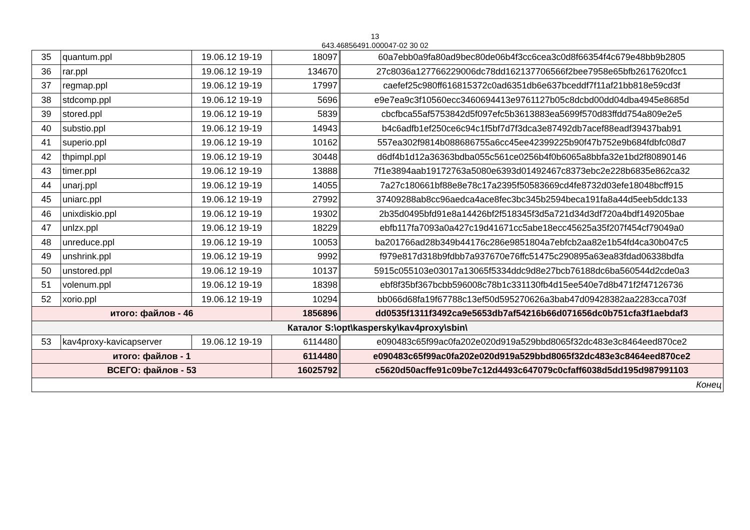13
643.46856491.000047-02 30 02
| 35 | quantum.ppl | 19.06.12 19-19 | 18097 | 60a7ebb0a9fa80ad9bec80de06b4f3cc6cea3c0d8f66354f4c679e48bb9b2805 |
| 36 | rar.ppl | 19.06.12 19-19 | 134670 | 27c8036a127766229006dc78dd162137706566f2bee7958e65bfb2617620fcc1 |
| 37 | regmap.ppl | 19.06.12 19-19 | 17997 | caefef25c980ff616815372c0ad6351db6e637bceddf7f11af21bb818e59cd3f |
| 38 | stdcomp.ppl | 19.06.12 19-19 | 5696 | e9e7ea9c3f10560ecc3460694413e9761127b05c8dcbd00dd04dba4945e8685d |
| 39 | stored.ppl | 19.06.12 19-19 | 5839 | cbcfbca55af5753842d5f097efc5b3613883ea5699f570d83ffdd754a809e2e5 |
| 40 | substio.ppl | 19.06.12 19-19 | 14943 | b4c6adfb1ef250ce6c94c1f5bf7d7f3dca3e87492db7acef88eadf39437bab91 |
| 41 | superio.ppl | 19.06.12 19-19 | 10162 | 557ea302f9814b088686755a6cc45ee42399225b90f47b752e9b684fdbfc08d7 |
| 42 | thpimpl.ppl | 19.06.12 19-19 | 30448 | d6df4b1d12a36363bdba055c561ce0256b4f0b6065a8bbfa32e1bd2f80890146 |
| 43 | timer.ppl | 19.06.12 19-19 | 13888 | 7f1e3894aab19172763a5080e6393d01492467c8373ebc2e228b6835e862ca32 |
| 44 | unarj.ppl | 19.06.12 19-19 | 14055 | 7a27c180661bf88e8e78c17a2395f50583669cd4fe8732d03efe18048bcff915 |
| 45 | uniarc.ppl | 19.06.12 19-19 | 27992 | 37409288ab8cc96aedca4ace8fec3bc345b2594beca191fa8a44d5eeb5ddc133 |
| 46 | unixdiskio.ppl | 19.06.12 19-19 | 19302 | 2b35d0495bfd91e8a14426bf2f518345f3d5a721d34d3df720a4bdf149205bae |
| 47 | unlzx.ppl | 19.06.12 19-19 | 18229 | ebfb117fa7093a0a427c19d41671cc5abe18ecc45625a35f207f454cf79049a0 |
| 48 | unreduce.ppl | 19.06.12 19-19 | 10053 | ba201766ad28b349b44176c286e9851804a7ebfcb2aa82e1b54fd4ca30b047c5 |
| 49 | unshrink.ppl | 19.06.12 19-19 | 9992 | f979e817d318b9fdbb7a937670e76ffc51475c290895a63ea83fdad06338bdfa |
| 50 | unstored.ppl | 19.06.12 19-19 | 10137 | 5915c055103e03017a13065f5334ddc9d8e27bcb76188dc6ba560544d2cde0a3 |
| 51 | volenum.ppl | 19.06.12 19-19 | 18398 | ebf8f35bf367bcbb596008c78b1c331130fb4d15ee540e7d8b471f2f47126736 |
| 52 | xorio.ppl | 19.06.12 19-19 | 10294 | bb066d68fa19f67788c13ef50d595270626a3bab47d09428382aa2283cca703f |
| итого: файлов - 46 | | | 1856896 | dd0535f1311f3492ca9e5653db7af54216b66d071656dc0b751cfa3f1aebdaf3 |
| Каталог S:\opt\kaspersky\kav4proxy\sbin\ | | | | |
| 53 | kav4proxy-kavicapserver | 19.06.12 19-19 | 6114480 | e090483c65f99ac0fa202e020d919a529bbd8065f32dc483e3c8464eed870ce2 |
| итого: файлов - 1 | | | 6114480 | e090483c65f99ac0fa202e020d919a529bbd8065f32dc483e3c8464eed870ce2 |
| ВСЕГО: файлов - 53 | | | 16025792 | c5620d50acffe91c09be7c12d4493c647079c0cfaff6038d5dd195d987991103 |
| Конец | | | | |